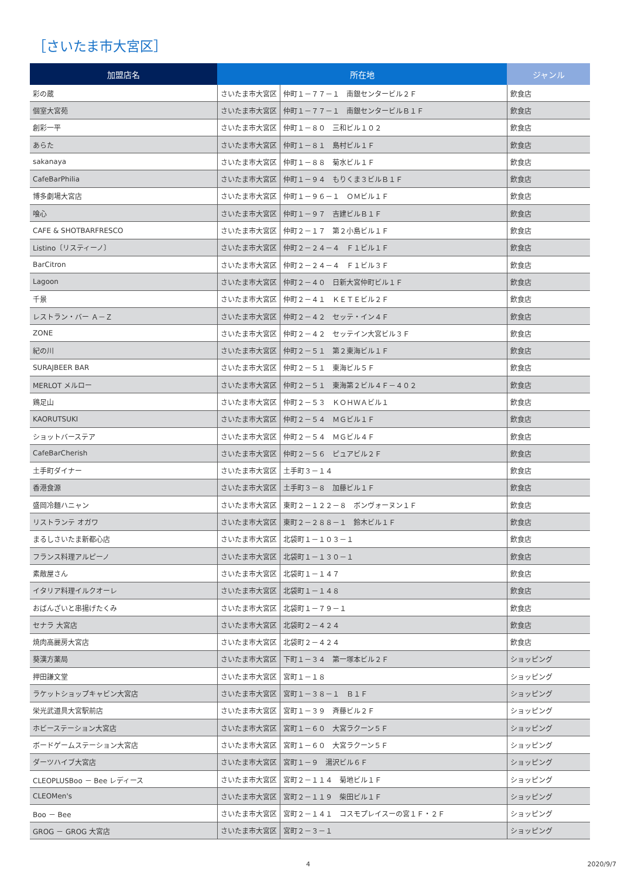［さいたま市大宮区］
| 加盟店名 | 所在地 | | ジャンル |
| --- | --- | --- | --- |
| 彩の蔵 | さいたま市大宮区 | 仲町１－７７－１ 南銀センタービル２Ｆ | 飲食店 |
| 個室大宮苑 | さいたま市大宮区 | 仲町１－７７－１ 南銀センタービルＢ１Ｆ | 飲食店 |
| 創彩一平 | さいたま市大宮区 | 仲町１－８０ 三和ビル１０２ | 飲食店 |
| あらた | さいたま市大宮区 | 仲町１－８１ 島村ビル１Ｆ | 飲食店 |
| sakanaya | さいたま市大宮区 | 仲町１－８８ 菊水ビル１Ｆ | 飲食店 |
| CafeBarPhilia | さいたま市大宮区 | 仲町１－９４ もりくま３ビルＢ１Ｆ | 飲食店 |
| 博多劇場大宮店 | さいたま市大宮区 | 仲町１－９６－１ ＯＭビル１Ｆ | 飲食店 |
| 喰心 | さいたま市大宮区 | 仲町１－９７ 吉建ビルＢ１Ｆ | 飲食店 |
| CAFE & SHOTBARFRESCO | さいたま市大宮区 | 仲町２－１７ 第２小島ビル１Ｆ | 飲食店 |
| Listino〔リスティーノ〕 | さいたま市大宮区 | 仲町２－２４－４ Ｆ１ビル１Ｆ | 飲食店 |
| BarCitron | さいたま市大宮区 | 仲町２－２４－４ Ｆ１ビル３Ｆ | 飲食店 |
| Lagoon | さいたま市大宮区 | 仲町２－４０ 日新大宮仲町ビル１Ｆ | 飲食店 |
| 千景 | さいたま市大宮区 | 仲町２－４１ ＫＥＴＥビル２Ｆ | 飲食店 |
| レストラン・バー Ａ－Ｚ | さいたま市大宮区 | 仲町２－４２ セッテ・イン４Ｆ | 飲食店 |
| ZONE | さいたま市大宮区 | 仲町２－４２ セッテイン大宮ビル３Ｆ | 飲食店 |
| 紀の川 | さいたま市大宮区 | 仲町２－５１ 第２東海ビル１Ｆ | 飲食店 |
| SURAJBEER BAR | さいたま市大宮区 | 仲町２－５１ 東海ビル５Ｆ | 飲食店 |
| MERLOT メルロー | さいたま市大宮区 | 仲町２－５１ 東海第２ビル４Ｆ－４０２ | 飲食店 |
| 鶏足山 | さいたま市大宮区 | 仲町２－５３ ＫＯＨＷＡビル１ | 飲食店 |
| KAORUTSUKI | さいたま市大宮区 | 仲町２－５４ ＭＧビル１Ｆ | 飲食店 |
| ショットバーステア | さいたま市大宮区 | 仲町２－５４ ＭＧビル４Ｆ | 飲食店 |
| CafeBarCherish | さいたま市大宮区 | 仲町２－５６ ピュアビル２Ｆ | 飲食店 |
| 土手町ダイナー | さいたま市大宮区 | 土手町３－１４ | 飲食店 |
| 香港食源 | さいたま市大宮区 | 土手町３－８ 加藤ビル１Ｆ | 飲食店 |
| 盛岡冷麺ハニャン | さいたま市大宮区 | 東町２－１２２－８ ボンヴォーヌン１Ｆ | 飲食店 |
| リストランテ オガワ | さいたま市大宮区 | 東町２－２８８－１ 鈴木ビル１Ｆ | 飲食店 |
| まるしさいたま新都心店 | さいたま市大宮区 | 北袋町１－１０３－１ | 飲食店 |
| フランス料理アルピーノ | さいたま市大宮区 | 北袋町１－１３０－１ | 飲食店 |
| 素敵屋さん | さいたま市大宮区 | 北袋町１－１４７ | 飲食店 |
| イタリア料理イルクオーレ | さいたま市大宮区 | 北袋町１－１４８ | 飲食店 |
| おばんざいと串揚げたくみ | さいたま市大宮区 | 北袋町１－７９－１ | 飲食店 |
| セナラ 大宮店 | さいたま市大宮区 | 北袋町２－４２４ | 飲食店 |
| 焼肉高麗房大宮店 | さいたま市大宮区 | 北袋町２－４２４ | 飲食店 |
| 葵漢方薬局 | さいたま市大宮区 | 下町１－３４ 第一塚本ビル２Ｆ | ショッピング |
| 押田謙文堂 | さいたま市大宮区 | 宮町１－１８ | ショッピング |
| ラケットショップキャビン大宮店 | さいたま市大宮区 | 宮町１－３８－１ Ｂ１Ｆ | ショッピング |
| 栄光武道具大宮駅前店 | さいたま市大宮区 | 宮町１－３９ 斉藤ビル２Ｆ | ショッピング |
| ホビーステーション大宮店 | さいたま市大宮区 | 宮町１－６０ 大宮ラクーン５Ｆ | ショッピング |
| ボードゲームステーション大宮店 | さいたま市大宮区 | 宮町１－６０ 大宮ラクーン５Ｆ | ショッピング |
| ダーツハイブ大宮店 | さいたま市大宮区 | 宮町１－９ 湯沢ビル６Ｆ | ショッピング |
| CLEOPLUSBoo － Bee レディース | さいたま市大宮区 | 宮町２－１１４ 菊地ビル１Ｆ | ショッピング |
| CLEOMen's | さいたま市大宮区 | 宮町２－１１９ 柴田ビル１Ｆ | ショッピング |
| Boo － Bee | さいたま市大宮区 | 宮町２－１４１ コスモプレイスーの宮１Ｆ・２Ｆ | ショッピング |
| GROG － GROG 大宮店 | さいたま市大宮区 | 宮町２－３－１ | ショッピング |
4 2020/9/7